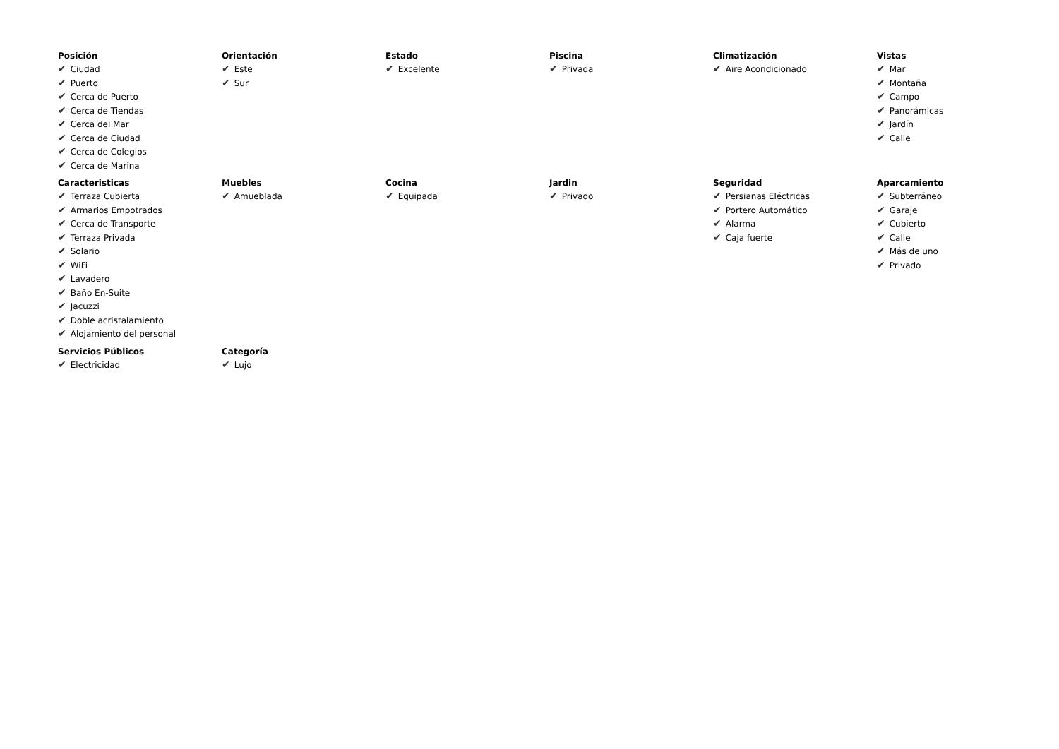Posición
✔ Ciudad
✔ Puerto
✔ Cerca de Puerto
✔ Cerca de Tiendas
✔ Cerca del Mar
✔ Cerca de Ciudad
✔ Cerca de Colegios
✔ Cerca de Marina
Orientación
✔ Este
✔ Sur
Estado
✔ Excelente
Piscina
✔ Privada
Climatización
✔ Aire Acondicionado
Vistas
✔ Mar
✔ Montaña
✔ Campo
✔ Panorámicas
✔ Jardín
✔ Calle
Caracteristicas
✔ Terraza Cubierta
✔ Armarios Empotrados
✔ Cerca de Transporte
✔ Terraza Privada
✔ Solario
✔ WiFi
✔ Lavadero
✔ Baño En-Suite
✔ Jacuzzi
✔ Doble acristalamiento
✔ Alojamiento del personal
Muebles
✔ Amueblada
Cocina
✔ Equipada
Jardin
✔ Privado
Seguridad
✔ Persianas Eléctricas
✔ Portero Automático
✔ Alarma
✔ Caja fuerte
Aparcamiento
✔ Subterráneo
✔ Garaje
✔ Cubierto
✔ Calle
✔ Más de uno
✔ Privado
Servicios Públicos
✔ Electricidad
Categoría
✔ Lujo